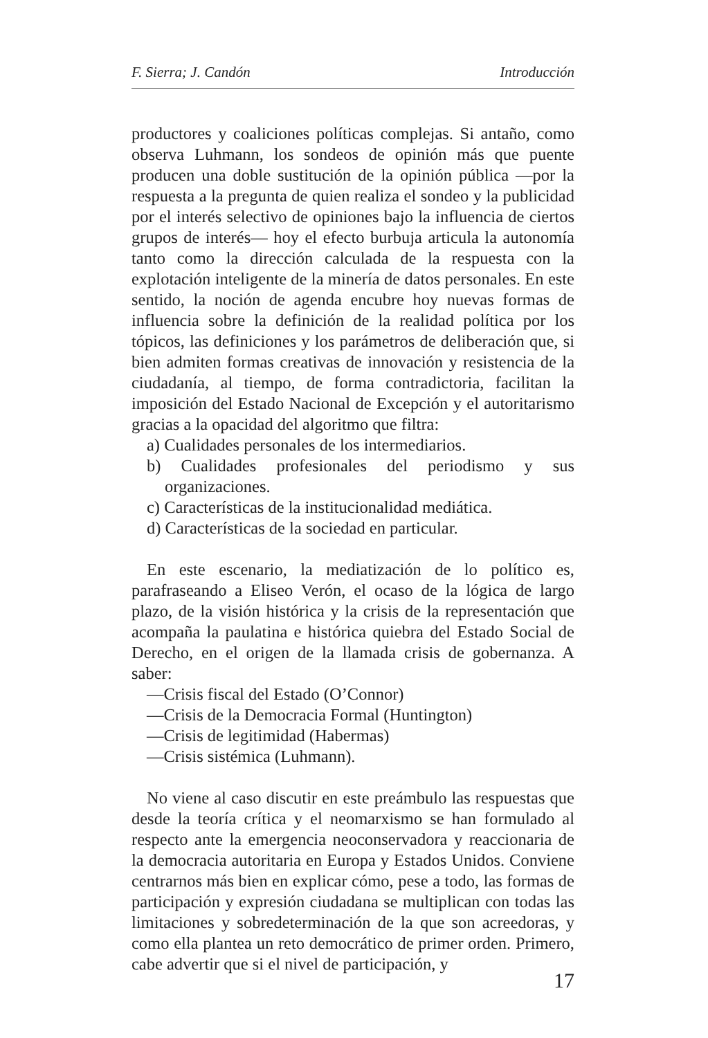F. Sierra; J. Candón Introducción
productores y coaliciones políticas complejas. Si antaño, como observa Luhmann, los sondeos de opinión más que puente producen una doble sustitución de la opinión pública —por la respuesta a la pregunta de quien realiza el sondeo y la publicidad por el interés selectivo de opiniones bajo la influencia de ciertos grupos de interés— hoy el efecto burbuja articula la autonomía tanto como la dirección calculada de la respuesta con la explotación inteligente de la minería de datos personales. En este sentido, la noción de agenda encubre hoy nuevas formas de influencia sobre la definición de la realidad política por los tópicos, las definiciones y los parámetros de deliberación que, si bien admiten formas creativas de innovación y resistencia de la ciudadanía, al tiempo, de forma contradictoria, facilitan la imposición del Estado Nacional de Excepción y el autoritarismo gracias a la opacidad del algoritmo que filtra:
a) Cualidades personales de los intermediarios.
b) Cualidades profesionales del periodismo y sus organizaciones.
c) Características de la institucionalidad mediática.
d) Características de la sociedad en particular.
En este escenario, la mediatización de lo político es, parafraseando a Eliseo Verón, el ocaso de la lógica de largo plazo, de la visión histórica y la crisis de la representación que acompaña la paulatina e histórica quiebra del Estado Social de Derecho, en el origen de la llamada crisis de gobernanza. A saber:
—Crisis fiscal del Estado (O’Connor)
—Crisis de la Democracia Formal (Huntington)
—Crisis de legitimidad (Habermas)
—Crisis sistémica (Luhmann).
No viene al caso discutir en este preámbulo las respuestas que desde la teoría crítica y el neomarxismo se han formulado al respecto ante la emergencia neoconservadora y reaccionaria de la democracia autoritaria en Europa y Estados Unidos. Conviene centrarnos más bien en explicar cómo, pese a todo, las formas de participación y expresión ciudadana se multiplican con todas las limitaciones y sobredeterminación de la que son acreedoras, y como ella plantea un reto democrático de primer orden. Primero, cabe advertir que si el nivel de participación, y
17